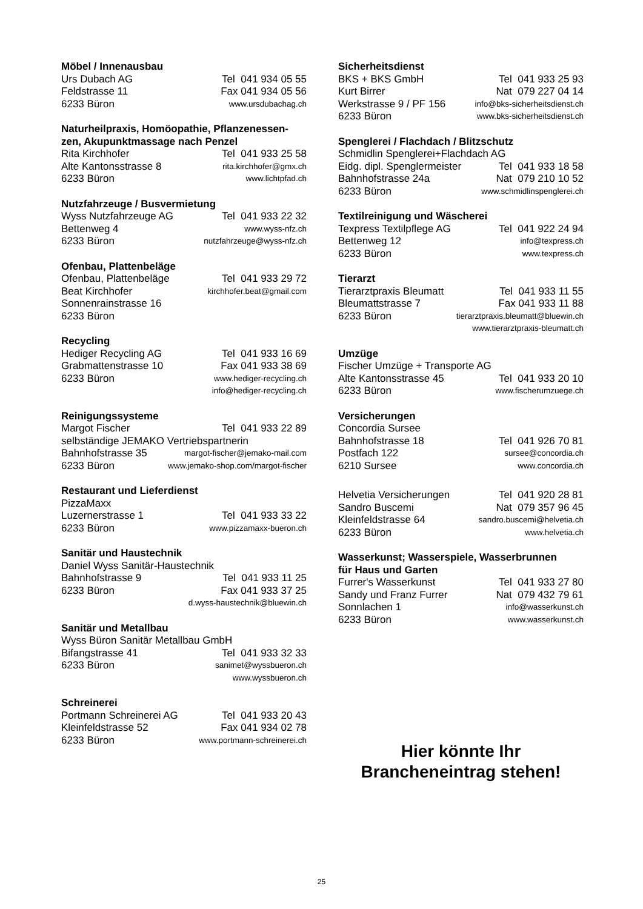Möbel / Innenausbau
Urs Dubach AG Tel 041 934 05 55
Feldstrasse 11 Fax 041 934 05 56
6233 Büron www.ursdubachag.ch
Naturheilpraxis, Homöopathie, Pflanzenessen-
zen, Akupunktmassage nach Penzel
Rita Kirchhofer Tel 041 933 25 58
Alte Kantonsstrasse 8 rita.kirchhofer@gmx.ch
6233 Büron www.lichtpfad.ch
Nutzfahrzeuge / Busvermietung
Wyss Nutzfahrzeuge AG Tel 041 933 22 32
Bettenweg 4 www.wyss-nfz.ch
6233 Büron nutzfahrzeuge@wyss-nfz.ch
Ofenbau, Plattenbeläge
Ofenbau, Plattenbeläge Tel 041 933 29 72
Beat Kirchhofer kirchhofer.beat@gmail.com
Sonnenrainstrasse 16
6233 Büron
Recycling
Hediger Recycling AG Tel 041 933 16 69
Grabmattenstrasse 10 Fax 041 933 38 69
6233 Büron www.hediger-recycling.ch
info@hediger-recycling.ch
Reinigungssysteme
Margot Fischer Tel 041 933 22 89
selbständige JEMAKO Vertriebspartnerin
Bahnhofstrasse 35 margot-fischer@jemako-mail.com
6233 Büron www.jemako-shop.com/margot-fischer
Restaurant und Lieferdienst
PizzaMaxx
Luzernerstrasse 1 Tel 041 933 33 22
6233 Büron www.pizzamaxx-bueron.ch
Sanitär und Haustechnik
Daniel Wyss Sanitär-Haustechnik
Bahnhofstrasse 9 Tel 041 933 11 25
6233 Büron Fax 041 933 37 25
d.wyss-haustechnik@bluewin.ch
Sanitär und Metallbau
Wyss Büron Sanitär Metallbau GmbH
Bifangstrasse 41 Tel 041 933 32 33
6233 Büron sanimet@wyssbueron.ch
www.wyssbueron.ch
Schreinerei
Portmann Schreinerei AG Tel 041 933 20 43
Kleinfeldstrasse 52 Fax 041 934 02 78
6233 Büron www.portmann-schreinerei.ch
Sicherheitsdienst
BKS + BKS GmbH Tel 041 933 25 93
Kurt Birrer Nat 079 227 04 14
Werkstrasse 9 / PF 156 info@bks-sicherheitsdienst.ch
6233 Büron www.bks-sicherheitsdienst.ch
Spenglerei / Flachdach / Blitzschutz
Schmidlin Spenglerei+Flachdach AG
Eidg. dipl. Spenglermeister Tel 041 933 18 58
Bahnhofstrasse 24a Nat 079 210 10 52
6233 Büron www.schmidlinspenglerei.ch
Textilreinigung und Wäscherei
Texpress Textilpflege AG Tel 041 922 24 94
Bettenweg 12 info@texpress.ch
6233 Büron www.texpress.ch
Tierarzt
Tierarztpraxis Bleumatt Tel 041 933 11 55
Bleumattstrasse 7 Fax 041 933 11 88
6233 Büron tierarztpraxis.bleumatt@bluewin.ch
www.tierarztpraxis-bleumatt.ch
Umzüge
Fischer Umzüge + Transporte AG
Alte Kantonsstrasse 45 Tel 041 933 20 10
6233 Büron www.fischerumzuege.ch
Versicherungen
Concordia Sursee
Bahnhofstrasse 18 Tel 041 926 70 81
Postfach 122 sursee@concordia.ch
6210 Sursee www.concordia.ch
Helvetia Versicherungen Tel 041 920 28 81
Sandro Buscemi Nat 079 357 96 45
Kleinfeldstrasse 64 sandro.buscemi@helvetia.ch
6233 Büron www.helvetia.ch
Wasserkunst; Wasserspiele, Wasserbrunnen
für Haus und Garten
Furrer's Wasserkunst Tel 041 933 27 80
Sandy und Franz Furrer Nat 079 432 79 61
Sonnlachen 1 info@wasserkunst.ch
6233 Büron www.wasserkunst.ch
Hier könnte Ihr
Brancheneintrag stehen!
25